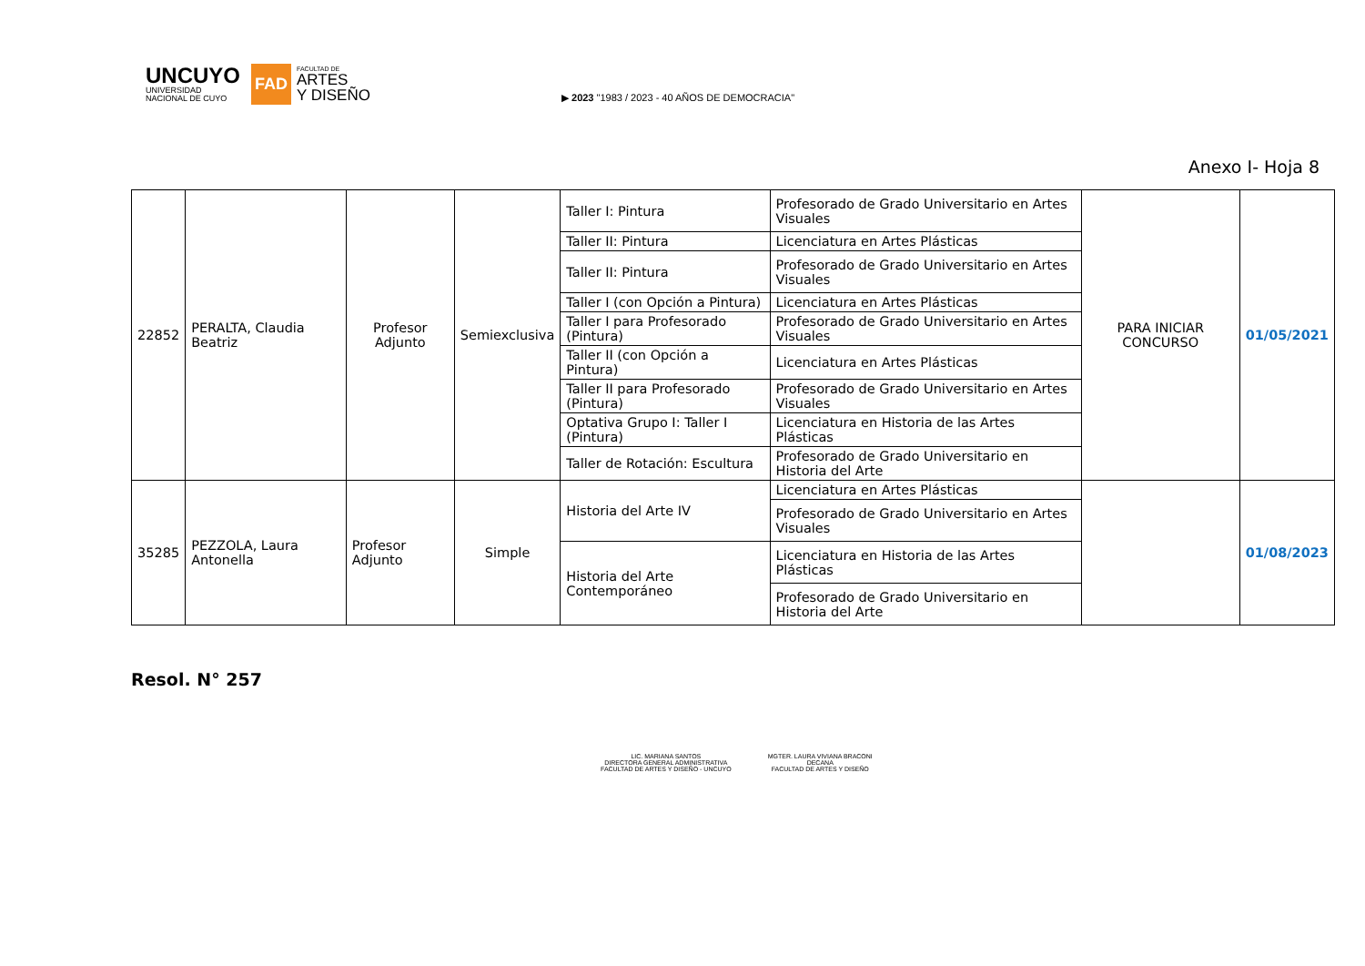UNCUYO
UNIVERSIDAD
NACIONAL DE CUYO
FAD
FACULTAD DE
ARTES
Y DISEÑO
▶ 2023 "1983 / 2023 - 40 AÑOS DE DEMOCRACIA"
Anexo I- Hoja 8
| 22852 | PERALTA, Claudia Beatriz | Profesor Adjunto | Semiexclusiva | Taller I: Pintura | Profesorado de Grado Universitario en Artes Visuales | PARA INICIAR CONCURSO | 01/05/2021 |
| | | | | Taller II: Pintura | Licenciatura en Artes Plásticas | | |
| | | | | Taller II: Pintura | Profesorado de Grado Universitario en Artes Visuales | | |
| | | | | Taller I (con Opción a Pintura) | Licenciatura en Artes Plásticas | | |
| | | | | Taller I para Profesorado (Pintura) | Profesorado de Grado Universitario en Artes Visuales | | |
| | | | | Taller II (con Opción a Pintura) | Licenciatura en Artes Plásticas | | |
| | | | | Taller II para Profesorado (Pintura) | Profesorado de Grado Universitario en Artes Visuales | | |
| | | | | Optativa Grupo I: Taller I (Pintura) | Licenciatura en Historia de las Artes Plásticas | | |
| | | | | Taller de Rotación: Escultura | Profesorado de Grado Universitario en Historia del Arte | | |
| 35285 | PEZZOLA, Laura Antonella | Profesor Adjunto | Simple | Historia del Arte IV | Licenciatura en Artes Plásticas | | 01/08/2023 |
| | | | | | Profesorado de Grado Universitario en Artes Visuales | | |
| | | | | Historia del Arte Contemporáneo | Licenciatura en Historia de las Artes Plásticas | | |
| | | | | | Profesorado de Grado Universitario en Historia del Arte | | |
Resol. N° 257
LIC. MARIANA SANTOS
DIRECTORA GENERAL ADMINISTRATIVA
FACULTAD DE ARTES Y DISEÑO - UNCUYO
MGTER. LAURA VIVIANA BRACONI
DECANA
FACULTAD DE ARTES Y DISEÑO